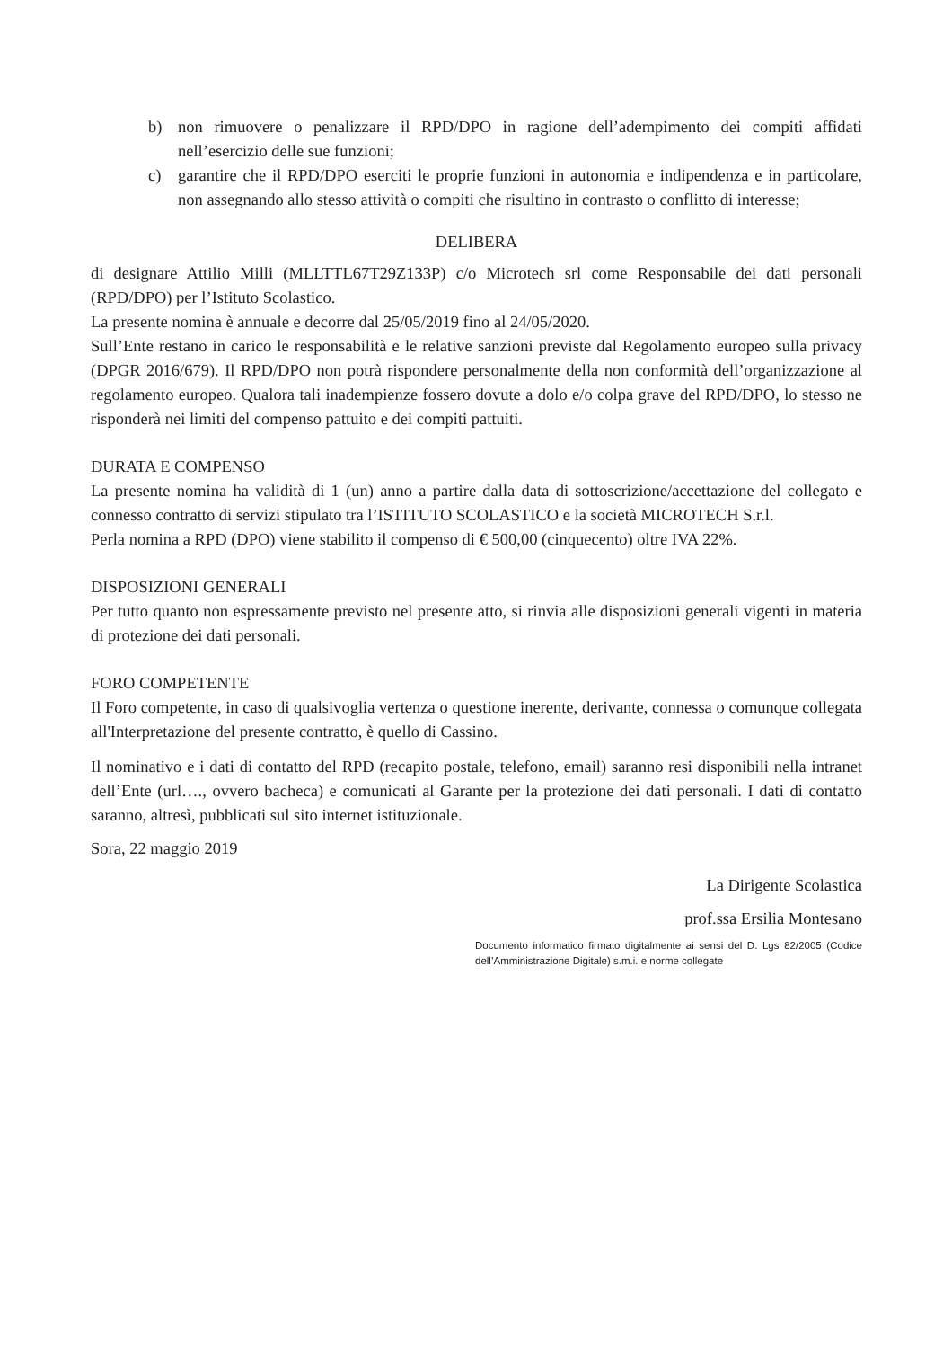b) non rimuovere o penalizzare il RPD/DPO in ragione dell’adempimento dei compiti affidati nell’esercizio delle sue funzioni;
c) garantire che il RPD/DPO eserciti le proprie funzioni in autonomia e indipendenza e in particolare, non assegnando allo stesso attività o compiti che risultino in contrasto o conflitto di interesse;
DELIBERA
di designare Attilio Milli (MLLTTL67T29Z133P) c/o Microtech srl come Responsabile dei dati personali (RPD/DPO) per l’Istituto Scolastico.
La presente nomina è annuale e decorre dal 25/05/2019 fino al 24/05/2020.
Sull’Ente restano in carico le responsabilità e le relative sanzioni previste dal Regolamento europeo sulla privacy (DPGR 2016/679). Il RPD/DPO non potrà rispondere personalmente della non conformità dell’organizzazione al regolamento europeo. Qualora tali inadempienze fossero dovute a dolo e/o colpa grave del RPD/DPO, lo stesso ne risponderà nei limiti del compenso pattuito e dei compiti pattuiti.
DURATA E COMPENSO
La presente nomina ha validità di 1 (un) anno a partire dalla data di sottoscrizione/accettazione del collegato e connesso contratto di servizi stipulato tra l’ISTITUTO SCOLASTICO e la società MICROTECH S.r.l.
Perla nomina a RPD (DPO) viene stabilito il compenso di € 500,00 (cinquecento) oltre IVA 22%.
DISPOSIZIONI GENERALI
Per tutto quanto non espressamente previsto nel presente atto, si rinvia alle disposizioni generali vigenti in materia di protezione dei dati personali.
FORO COMPETENTE
Il Foro competente, in caso di qualsivoglia vertenza o questione inerente, derivante, connessa o comunque collegata all'Interpretazione del presente contratto, è quello di Cassino.
Il nominativo e i dati di contatto del RPD (recapito postale, telefono, email) saranno resi disponibili nella intranet dell’Ente (url…., ovvero bacheca) e comunicati al Garante per la protezione dei dati personali. I dati di contatto saranno, altresì, pubblicati sul sito internet istituzionale.
Sora, 22 maggio 2019
La Dirigente Scolastica
prof.ssa Ersilia Montesano
Documento informatico firmato digitalmente ai sensi del D. Lgs 82/2005 (Codice dell’Amministrazione Digitale) s.m.i. e norme collegate